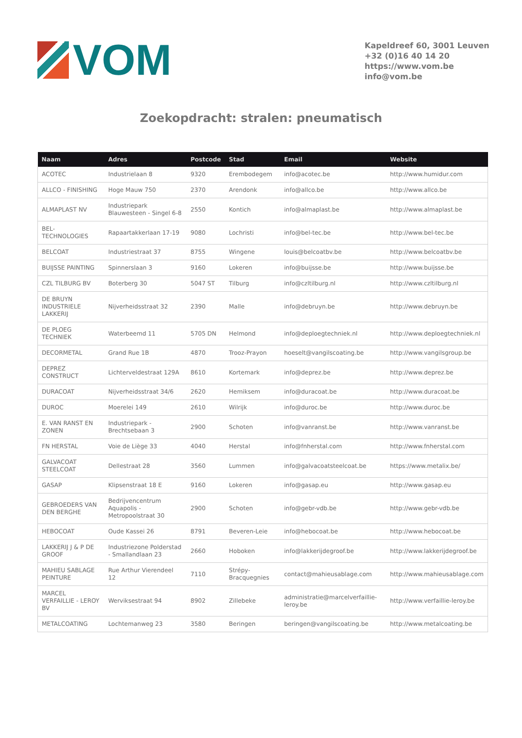VOM
Kapeldreef 60, 3001 Leuven
+32 (0)16 40 14 20
https://www.vom.be
info@vom.be
Zoekopdracht: stralen: pneumatisch
| Naam | Adres | Postcode | Stad | Email | Website |
| --- | --- | --- | --- | --- | --- |
| ACOTEC | Industrielaan 8 | 9320 | Erembodegem | info@acotec.be | http://www.humidur.com |
| ALLCO - FINISHING | Hoge Mauw 750 | 2370 | Arendonk | info@allco.be | http://www.allco.be |
| ALMAPLAST NV | Industriepark Blauwesteen - Singel 6-8 | 2550 | Kontich | info@almaplast.be | http://www.almaplast.be |
| BEL-TECHNOLOGIES | Rapaartakkerlaan 17-19 | 9080 | Lochristi | info@bel-tec.be | http://www.bel-tec.be |
| BELCOAT | Industriestraat 37 | 8755 | Wingene | louis@belcoatbv.be | http://www.belcoatbv.be |
| BUIJSSE PAINTING | Spinnerslaan 3 | 9160 | Lokeren | info@buijsse.be | http://www.buijsse.be |
| CZL TILBURG BV | Boterberg 30 | 5047 ST | Tilburg | info@czltilburg.nl | http://www.czltilburg.nl |
| DE BRUYN INDUSTRIELE LAKKERIJ | Nijverheidsstraat 32 | 2390 | Malle | info@debruyn.be | http://www.debruyn.be |
| DE PLOEG TECHNIEK | Waterbeemd 11 | 5705 DN | Helmond | info@deploegtechniek.nl | http://www.deploegtechniek.nl |
| DECORMETAL | Grand Rue 1B | 4870 | Trooz-Prayon | hoeselt@vangilscoating.be | http://www.vangilsgroup.be |
| DEPREZ CONSTRUCT | Lichterveldestraat 129A | 8610 | Kortemark | info@deprez.be | http://www.deprez.be |
| DURACOAT | Nijverheidsstraat 34/6 | 2620 | Hemiksem | info@duracoat.be | http://www.duracoat.be |
| DUROC | Moerelei 149 | 2610 | Wilrijk | info@duroc.be | http://www.duroc.be |
| E. VAN RANST EN ZONEN | Industriepark - Brechtsebaan 3 | 2900 | Schoten | info@vanranst.be | http://www.vanranst.be |
| FN HERSTAL | Voie de Liège 33 | 4040 | Herstal | info@fnherstal.com | http://www.fnherstal.com |
| GALVACOAT STEELCOAT | Dellestraat 28 | 3560 | Lummen | info@galvacoatsteelcoat.be | https://www.metalix.be/ |
| GASAP | Klipsenstraat 18 E | 9160 | Lokeren | info@gasap.eu | http://www.gasap.eu |
| GEBROEDERS VAN DEN BERGHE | Bedrijvencentrum Aquapolis - Metropoolstraat 30 | 2900 | Schoten | info@gebr-vdb.be | http://www.gebr-vdb.be |
| HEBOCOAT | Oude Kassei 26 | 8791 | Beveren-Leie | info@hebocoat.be | http://www.hebocoat.be |
| LAKKERIJ J & P DE GROOF | Industriezone Polderstad - Smallandlaan 23 | 2660 | Hoboken | info@lakkerijdegroof.be | http://www.lakkerijdegroof.be |
| MAHIEU SABLAGE PEINTURE | Rue Arthur Vierendeel 12 | 7110 | Strépy-Bracquegnies | contact@mahieusablage.com | http://www.mahieusablage.com |
| MARCEL VERFAILLIE - LEROY BV | Werviksestraat 94 | 8902 | Zillebeke | administratie@marcelverfaillie-leroy.be | http://www.verfaillie-leroy.be |
| METALCOATING | Lochtemanweg 23 | 3580 | Beringen | beringen@vangilscoating.be | http://www.metalcoating.be |